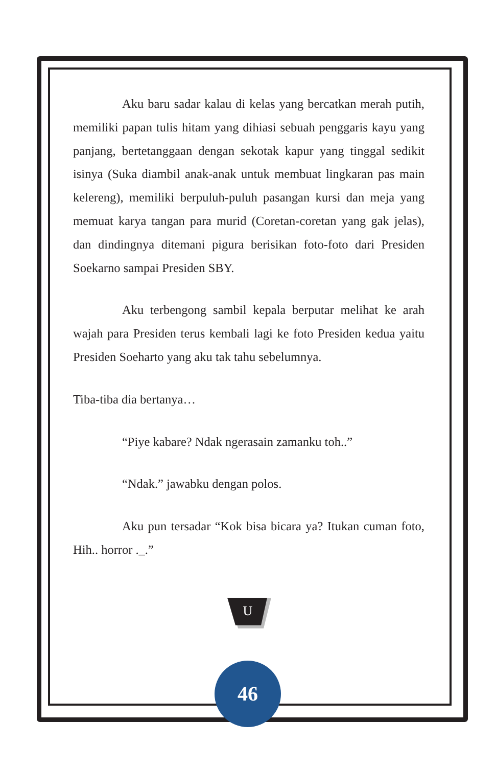Aku baru sadar kalau di kelas yang bercatkan merah putih, memiliki papan tulis hitam yang dihiasi sebuah penggaris kayu yang panjang, bertetanggaan dengan sekotak kapur yang tinggal sedikit isinya (Suka diambil anak-anak untuk membuat lingkaran pas main kelereng), memiliki berpuluh-puluh pasangan kursi dan meja yang memuat karya tangan para murid (Coretan-coretan yang gak jelas), dan dindingnya ditemani pigura berisikan foto-foto dari Presiden Soekarno sampai Presiden SBY.
Aku terbengong sambil kepala berputar melihat ke arah wajah para Presiden terus kembali lagi ke foto Presiden kedua yaitu Presiden Soeharto yang aku tak tahu sebelumnya.
Tiba-tiba dia bertanya…
“Piye kabare? Ndak ngerasain zamanku toh..”
“Ndak.” jawabku dengan polos.
Aku pun tersadar “Kok bisa bicara ya? Itukan cuman foto, Hih.. horror ._.”
U
46